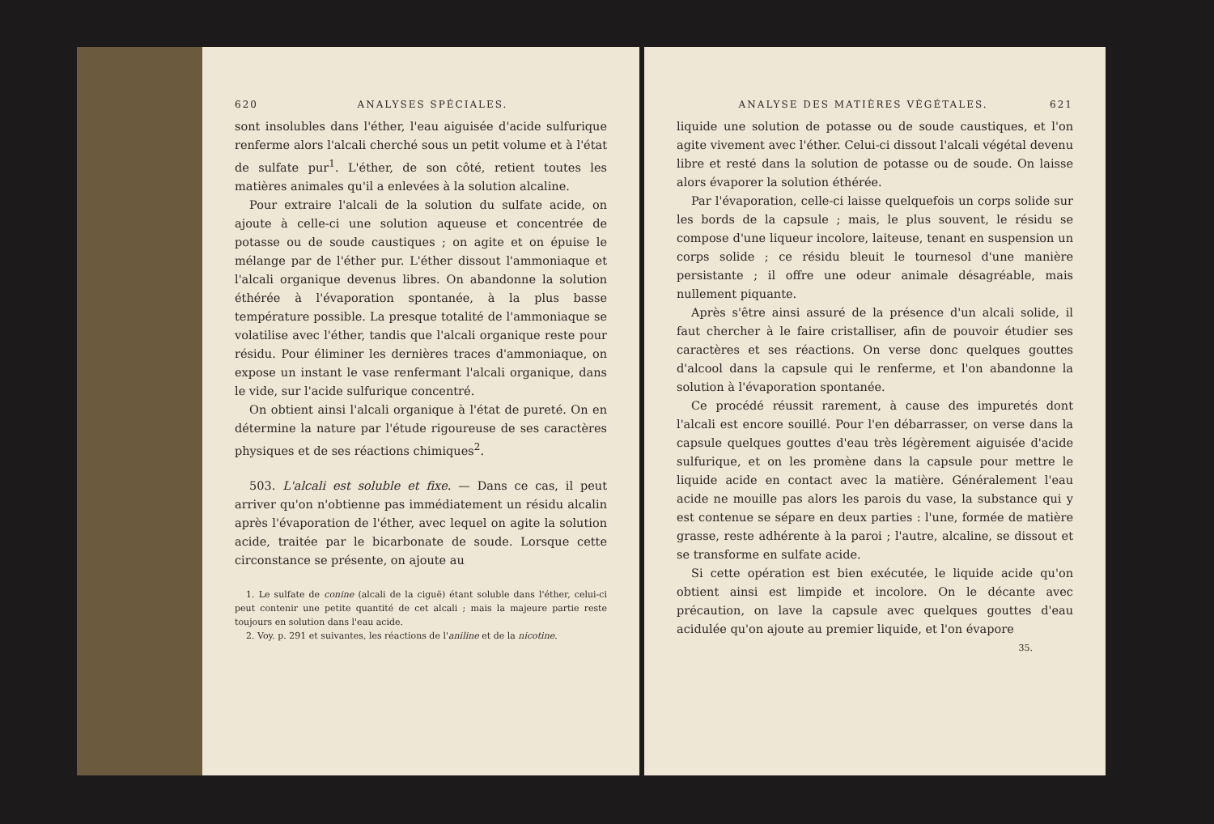620 ANALYSES SPÉCIALES.
sont insolubles dans l'éther, l'eau aiguisée d'acide sulfurique renferme alors l'alcali cherché sous un petit volume et à l'état de sulfate pur<sup>1</sup>. L'éther, de son côté, retient toutes les matières animales qu'il a enlevées à la solution alcaline.
Pour extraire l'alcali de la solution du sulfate acide, on ajoute à celle-ci une solution aqueuse et concentrée de potasse ou de soude caustiques ; on agite et on épuise le mélange par de l'éther pur. L'éther dissout l'ammoniaque et l'alcali organique devenus libres. On abandonne la solution éthérée à l'évaporation spontanée, à la plus basse température possible. La presque totalité de l'ammoniaque se volatilise avec l'éther, tandis que l'alcali organique reste pour résidu. Pour éliminer les dernières traces d'ammoniaque, on expose un instant le vase renfermant l'alcali organique, dans le vide, sur l'acide sulfurique concentré.
On obtient ainsi l'alcali organique à l'état de pureté. On en détermine la nature par l'étude rigoureuse de ses caractères physiques et de ses réactions chimiques<sup>2</sup>.
503. L'alcali est soluble et fixe. — Dans ce cas, il peut arriver qu'on n'obtienne pas immédiatement un résidu alcalin après l'évaporation de l'éther, avec lequel on agite la solution acide, traitée par le bicarbonate de soude. Lorsque cette circonstance se présente, on ajoute au
1. Le sulfate de conine (alcali de la ciguë) étant soluble dans l'éther, celui-ci peut contenir une petite quantité de cet alcali ; mais la majeure partie reste toujours en solution dans l'eau acide.
2. Voy. p. 291 et suivantes, les réactions de l'aniline et de la nicotine.
ANALYSE DES MATIÈRES VÉGÉTALES. 621
liquide une solution de potasse ou de soude caustiques, et l'on agite vivement avec l'éther. Celui-ci dissout l'alcali végétal devenu libre et resté dans la solution de potasse ou de soude. On laisse alors évaporer la solution éthérée.
Par l'évaporation, celle-ci laisse quelquefois un corps solide sur les bords de la capsule ; mais, le plus souvent, le résidu se compose d'une liqueur incolore, laiteuse, tenant en suspension un corps solide ; ce résidu bleuit le tournesol d'une manière persistante ; il offre une odeur animale désagréable, mais nullement piquante.
Après s'être ainsi assuré de la présence d'un alcali solide, il faut chercher à le faire cristalliser, afin de pouvoir étudier ses caractères et ses réactions. On verse donc quelques gouttes d'alcool dans la capsule qui le renferme, et l'on abandonne la solution à l'évaporation spontanée.
Ce procédé réussit rarement, à cause des impuretés dont l'alcali est encore souillé. Pour l'en débarrasser, on verse dans la capsule quelques gouttes d'eau très légèrement aiguisée d'acide sulfurique, et on les promène dans la capsule pour mettre le liquide acide en contact avec la matière. Généralement l'eau acide ne mouille pas alors les parois du vase, la substance qui y est contenue se sépare en deux parties : l'une, formée de matière grasse, reste adhérente à la paroi ; l'autre, alcaline, se dissout et se transforme en sulfate acide.
Si cette opération est bien exécutée, le liquide acide qu'on obtient ainsi est limpide et incolore. On le décante avec précaution, on lave la capsule avec quelques gouttes d'eau acidulée qu'on ajoute au premier liquide, et l'on évapore
35.